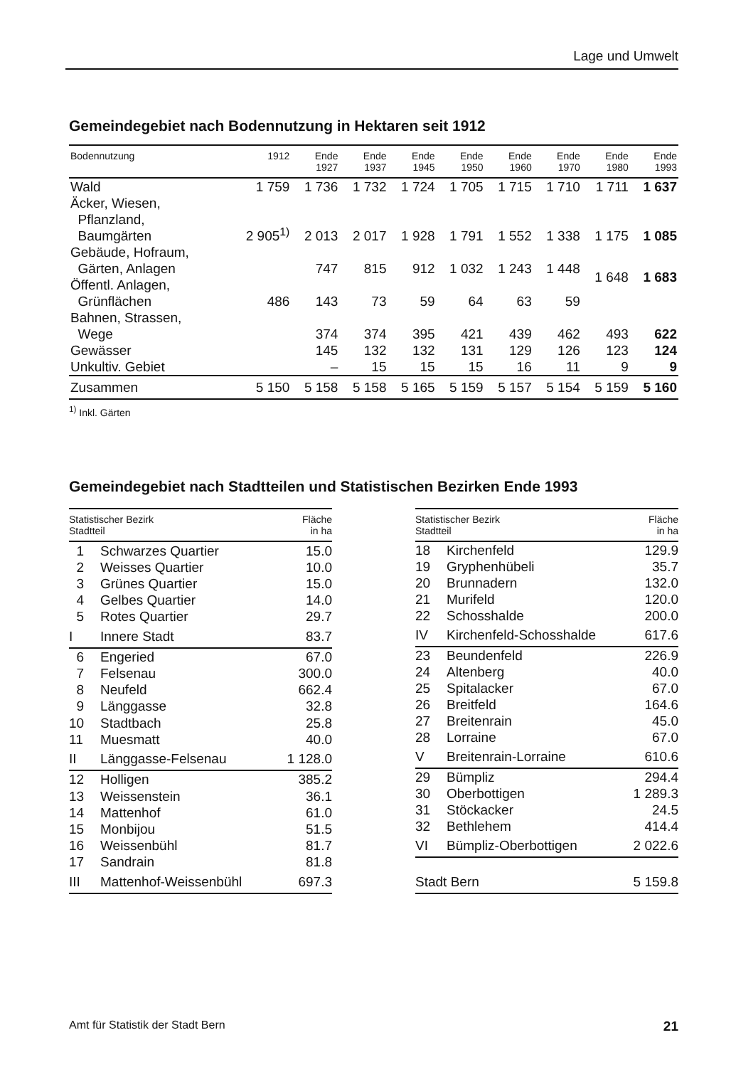Lage und Umwelt
Gemeindegebiet nach Bodennutzung in Hektaren seit 1912
| Bodennutzung | 1912 | Ende 1927 | Ende 1937 | Ende 1945 | Ende 1950 | Ende 1960 | Ende 1970 | Ende 1980 | Ende 1993 |
| --- | --- | --- | --- | --- | --- | --- | --- | --- | --- |
| Wald | 1 759 | 1 736 | 1 732 | 1 724 | 1 705 | 1 715 | 1 710 | 1 711 | 1 637 |
| Äcker, Wiesen, Pflanzland, Baumgärten | 2 905<sup>1)</sup> | 2 013 | 2 017 | 1 928 | 1 791 | 1 552 | 1 338 | 1 175 | 1 085 |
| Gebäude, Hofraum, Gärten, Anlagen | | 747 | 815 | 912 | 1 032 | 1 243 | 1 448 | 1 648 | 1 683 |
| Öffentl. Anlagen, Grünflächen | 486 | 143 | 73 | 59 | 64 | 63 | 59 | | |
| Bahnen, Strassen, Wege | | 374 | 374 | 395 | 421 | 439 | 462 | 493 | 622 |
| Gewässer | | 145 | 132 | 132 | 131 | 129 | 126 | 123 | 124 |
| Unkultiv. Gebiet | | – | 15 | 15 | 15 | 16 | 11 | 9 | 9 |
| Zusammen | 5 150 | 5 158 | 5 158 | 5 165 | 5 159 | 5 157 | 5 154 | 5 159 | 5 160 |
<sup>1)</sup> Inkl. Gärten
Gemeindegebiet nach Stadtteilen und Statistischen Bezirken Ende 1993
| Statistischer Bezirk Stadtteil | | Fläche in ha |
| --- | --- | --- |
| 1 | Schwarzes Quartier | 15.0 |
| 2 | Weisses Quartier | 10.0 |
| 3 | Grünes Quartier | 15.0 |
| 4 | Gelbes Quartier | 14.0 |
| 5 | Rotes Quartier | 29.7 |
| I | Innere Stadt | 83.7 |
| 6 | Engeried | 67.0 |
| 7 | Felsenau | 300.0 |
| 8 | Neufeld | 662.4 |
| 9 | Länggasse | 32.8 |
| 10 | Stadtbach | 25.8 |
| 11 | Muesmatt | 40.0 |
| II | Länggasse-Felsenau | 1 128.0 |
| 12 | Holligen | 385.2 |
| 13 | Weissenstein | 36.1 |
| 14 | Mattenhof | 61.0 |
| 15 | Monbijou | 51.5 |
| 16 | Weissenbühl | 81.7 |
| 17 | Sandrain | 81.8 |
| III | Mattenhof-Weissenbühl | 697.3 |
| Statistischer Bezirk Stadtteil | | Fläche in ha |
| --- | --- | --- |
| 18 | Kirchenfeld | 129.9 |
| 19 | Gryphenhübeli | 35.7 |
| 20 | Brunnadern | 132.0 |
| 21 | Murifeld | 120.0 |
| 22 | Schosshalde | 200.0 |
| IV | Kirchenfeld-Schosshalde | 617.6 |
| 23 | Beundenfeld | 226.9 |
| 24 | Altenberg | 40.0 |
| 25 | Spitalacker | 67.0 |
| 26 | Breitfeld | 164.6 |
| 27 | Breitenrain | 45.0 |
| 28 | Lorraine | 67.0 |
| V | Breitenrain-Lorraine | 610.6 |
| 29 | Bümpliz | 294.4 |
| 30 | Oberbottigen | 1 289.3 |
| 31 | Stöckacker | 24.5 |
| 32 | Bethlehem | 414.4 |
| VI | Bümpliz-Oberbottigen | 2 022.6 |
| Stadt Bern | | 5 159.8 |
Amt für Statistik der Stadt Bern 21